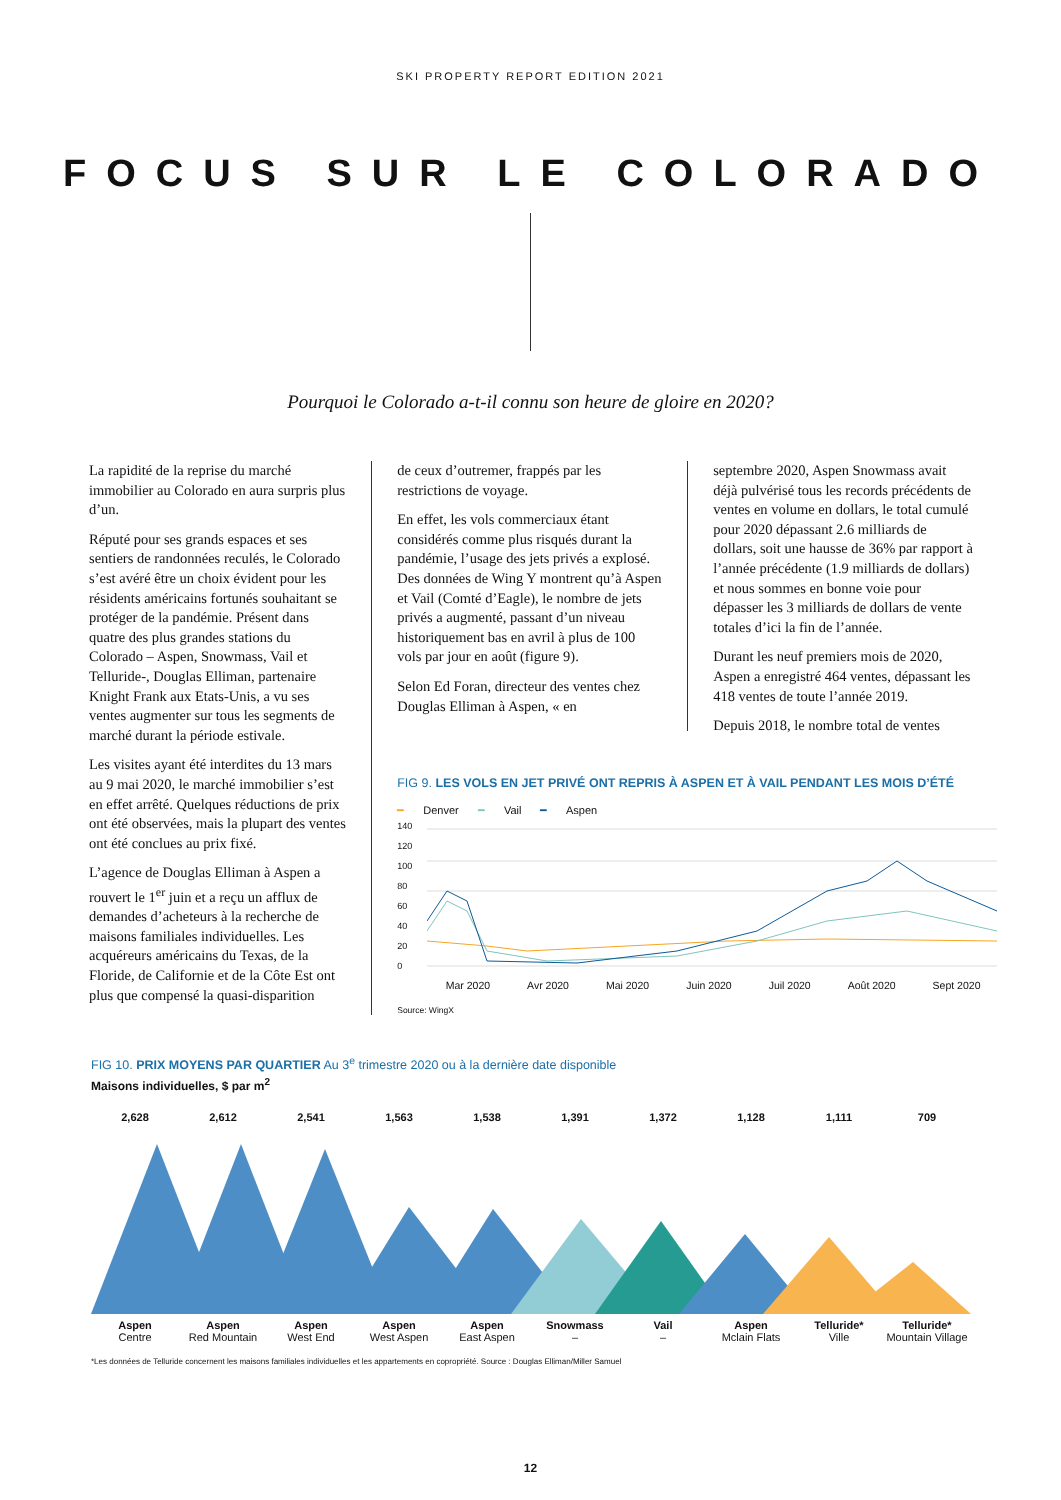SKI PROPERTY REPORT EDITION 2021
FOCUS SUR LE COLORADO
Pourquoi le Colorado a-t-il connu son heure de gloire en 2020?
La rapidité de la reprise du marché immobilier au Colorado en aura surpris plus d’un.
Réputé pour ses grands espaces et ses sentiers de randonnées reculés, le Colorado s’est avéré être un choix évident pour les résidents américains fortunés souhaitant se protéger de la pandémie. Présent dans quatre des plus grandes stations du Colorado – Aspen, Snowmass, Vail et Telluride-, Douglas Elliman, partenaire Knight Frank aux Etats-Unis, a vu ses ventes augmenter sur tous les segments de marché durant la période estivale.
Les visites ayant été interdites du 13 mars au 9 mai 2020, le marché immobilier s’est en effet arrêté. Quelques réductions de prix ont été observées, mais la plupart des ventes ont été conclues au prix fixé.
L’agence de Douglas Elliman à Aspen a rouvert le 1<sup>er</sup> juin et a reçu un afflux de demandes d’acheteurs à la recherche de maisons familiales individuelles. Les acquéreurs américains du Texas, de la Floride, de Californie et de la Côte Est ont plus que compensé la quasi-disparition
de ceux d’outremer, frappés par les restrictions de voyage.
En effet, les vols commerciaux étant considérés comme plus risqués durant la pandémie, l’usage des jets privés a explosé. Des données de Wing Y montrent qu’à Aspen et Vail (Comté d’Eagle), le nombre de jets privés a augmenté, passant d’un niveau historiquement bas en avril à plus de 100 vols par jour en août (figure 9).
Selon Ed Foran, directeur des ventes chez Douglas Elliman à Aspen, « en
septembre 2020, Aspen Snowmass avait déjà pulvérisé tous les records précédents de ventes en volume en dollars, le total cumulé pour 2020 dépassant 2.6 milliards de dollars, soit une hausse de 36% par rapport à l’année précédente (1.9 milliards de dollars) et nous sommes en bonne voie pour dépasser les 3 milliards de dollars de vente totales d’ici la fin de l’année.
Durant les neuf premiers mois de 2020, Aspen a enregistré 464 ventes, dépassant les 418 ventes de toute l’année 2019.
Depuis 2018, le nombre total de ventes
FIG 9. LES VOLS EN JET PRIVÉ ONT REPRIS À ASPEN ET À VAIL PENDANT LES MOIS D’ÉTÉ
━ Denver ━ Vail ━ Aspen
140
120
100
80
60
40
20
0
Mar 2020 Avr 2020 Mai 2020 Juin 2020 Juil 2020 Août 2020 Sept 2020
Source: WingX
FIG 10. PRIX MOYENS PAR QUARTIER Au 3<sup>e</sup> trimestre 2020 ou à la dernière date disponible
Maisons individuelles, $ par m<sup>2</sup>
2,628 2,612 2,541 1,563 1,538 1,391 1,372 1,128 1,111 709
Aspen
Centre
Aspen
Red Mountain
Aspen
West End
Aspen
West Aspen
Aspen
East Aspen
Snowmass
–
Vail
–
Aspen
Mclain Flats
Telluride*
Ville
Telluride*
Mountain Village
*Les données de Telluride concernent les maisons familiales individuelles et les appartements en copropriété. Source : Douglas Elliman/Miller Samuel
12